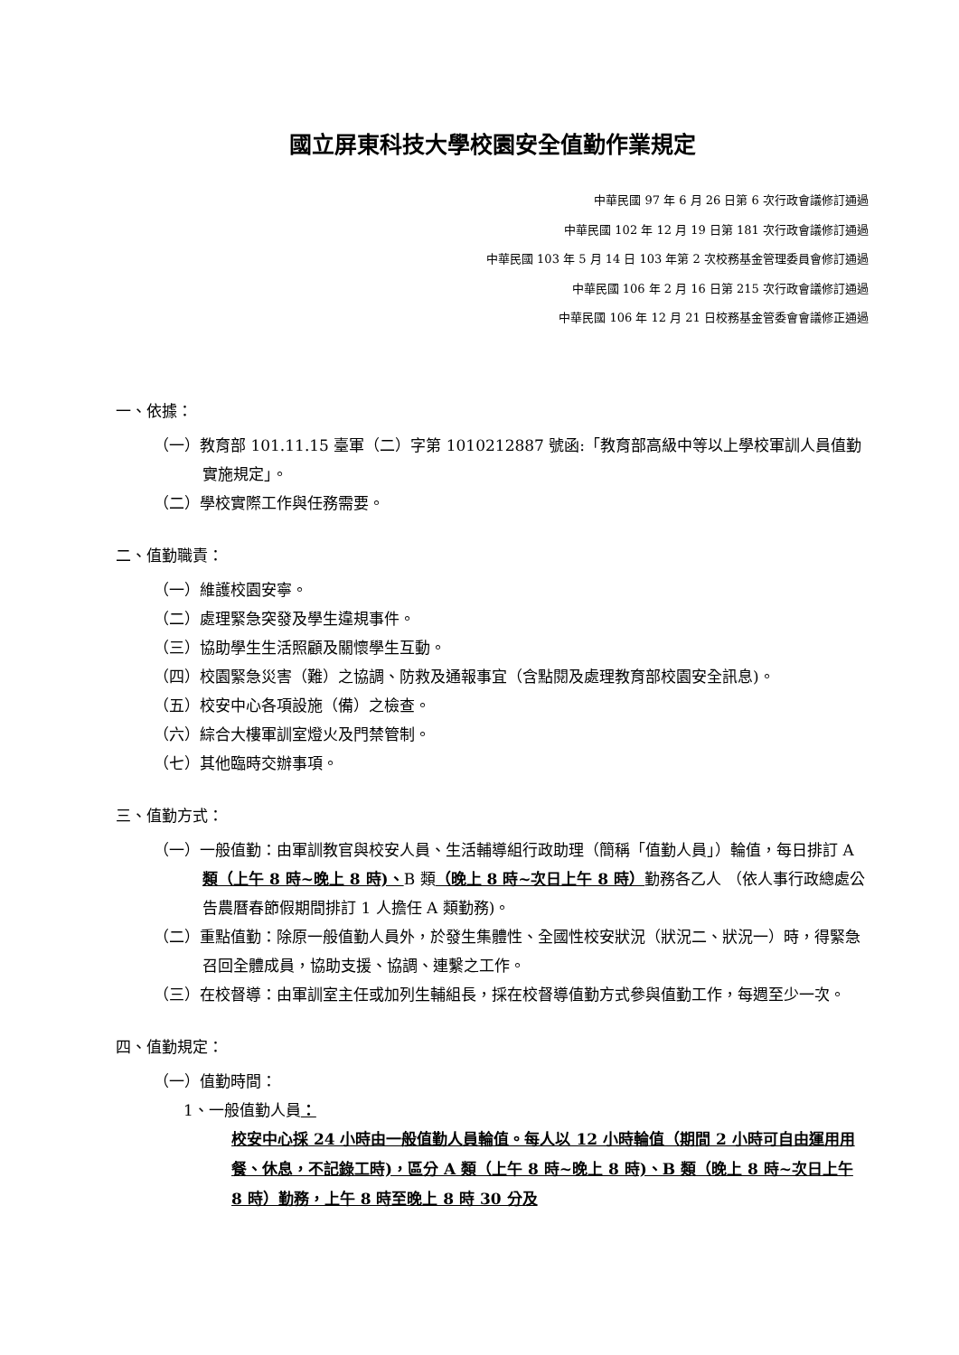國立屏東科技大學校園安全值勤作業規定
中華民國 97 年 6 月 26 日第 6 次行政會議修訂通過
中華民國 102 年 12 月 19 日第 181 次行政會議修訂通過
中華民國 103 年 5 月 14 日 103 年第 2 次校務基金管理委員會修訂通過
中華民國 106 年 2 月 16 日第 215 次行政會議修訂通過
中華民國 106 年 12 月 21 日校務基金管委會會議修正通過
一、依據：
（一）教育部 101.11.15 臺軍（二）字第 1010212887 號函:「教育部高級中等以上學校軍訓人員值勤實施規定」。
（二）學校實際工作與任務需要。
二、值勤職責：
（一）維護校園安寧。
（二）處理緊急突發及學生違規事件。
（三）協助學生生活照顧及關懷學生互動。
（四）校園緊急災害（難）之協調、防救及通報事宜（含點閱及處理教育部校園安全訊息)。
（五）校安中心各項設施（備）之檢查。
（六）綜合大樓軍訓室燈火及門禁管制。
（七）其他臨時交辦事項。
三、值勤方式：
（一）一般值勤：由軍訓教官與校安人員、生活輔導組行政助理（簡稱「值勤人員」）輪值，每日排訂 A 類（上午 8 時~晚上 8 時)、B 類（晚上 8 時~次日上午 8 時）勤務各乙人 （依人事行政總處公告農曆春節假期間排訂 1 人擔任 A 類勤務)。
（二）重點值勤：除原一般值勤人員外，於發生集體性、全國性校安狀況（狀況二、狀況一）時，得緊急召回全體成員，協助支援、協調、連繫之工作。
（三）在校督導：由軍訓室主任或加列生輔組長，採在校督導值勤方式參與值勤工作，每週至少一次。
四、值勤規定：
（一）值勤時間：
1、一般值勤人員：
校安中心採 24 小時由一般值勤人員輪值。每人以 12 小時輪值（期間 2 小時可自由運用用餐、休息，不記錄工時)，區分 A 類（上午 8 時~晚上 8 時)、B 類（晚上 8 時~次日上午 8 時）勤務，上午 8 時至晚上 8 時 30 分及